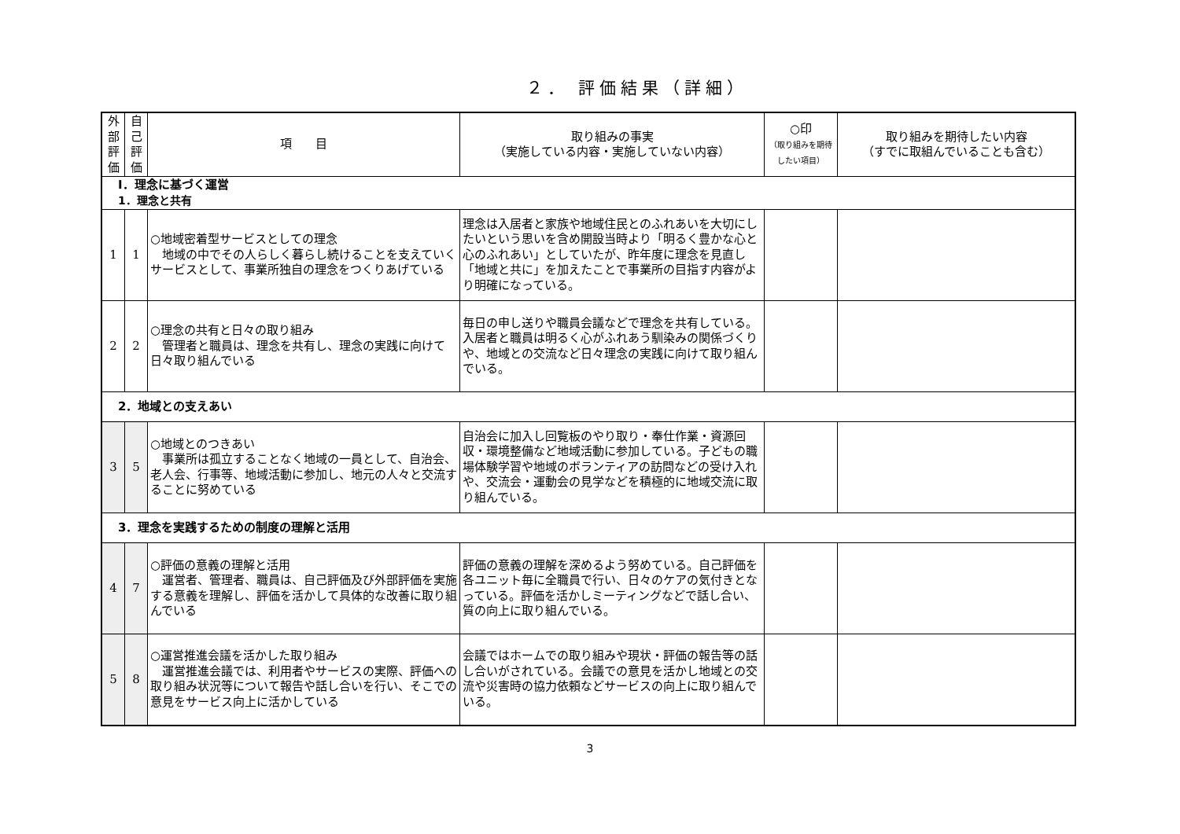２． 評価結果（詳細）
| 外 部 評 価 | 自 己 評 価 | 項 目 | 取り組みの事実 （実施している内容・実施していない内容） | ○印 （取り組みを期待したい項目） | 取り組みを期待したい内容 （すでに取組んでいることも含む） |
| --- | --- | --- | --- | --- | --- |
| Ⅰ．理念に基づく運営 1．理念と共有 | | | | | |
| 1 | 1 | ○地域密着型サービスとしての理念 地域の中でその人らしく暮らし続けることを支えていくサービスとして、事業所独自の理念をつくりあげている | 理念は入居者と家族や地域住民とのふれあいを大切にしたいという思いを含め開設当時より「明るく豊かな心と心のふれあい」としていたが、昨年度に理念を見直し「地域と共に」を加えたことで事業所の目指す内容がより明確になっている。 | | |
| 2 | 2 | ○理念の共有と日々の取り組み 管理者と職員は、理念を共有し、理念の実践に向けて日々取り組んでいる | 毎日の申し送りや職員会議などで理念を共有している。入居者と職員は明るく心がふれあう馴染みの関係づくりや、地域との交流など日々理念の実践に向けて取り組んでいる。 | | |
| 2．地域との支えあい | | | | | |
| 3 | 5 | ○地域とのつきあい 事業所は孤立することなく地域の一員として、自治会、老人会、行事等、地域活動に参加し、地元の人々と交流することに努めている | 自治会に加入し回覧板のやり取り・奉仕作業・資源回収・環境整備など地域活動に参加している。子どもの職場体験学習や地域のボランティアの訪問などの受け入れや、交流会・運動会の見学などを積極的に地域交流に取り組んでいる。 | | |
| 3．理念を実践するための制度の理解と活用 | | | | | |
| 4 | 7 | ○評価の意義の理解と活用 運営者、管理者、職員は、自己評価及び外部評価を実施する意義を理解し、評価を活かして具体的な改善に取り組んでいる | 評価の意義の理解を深めるよう努めている。自己評価を各ユニット毎に全職員で行い、日々のケアの気付きとなっている。評価を活かしミーティングなどで話し合い、質の向上に取り組んでいる。 | | |
| 5 | 8 | ○運営推進会議を活かした取り組み 運営推進会議では、利用者やサービスの実際、評価への取り組み状況等について報告や話し合いを行い、そこでの意見をサービス向上に活かしている | 会議ではホームでの取り組みや現状・評価の報告等の話し合いがされている。会議での意見を活かし地域との交流や災害時の協力依頼などサービスの向上に取り組んでいる。 | | |
3